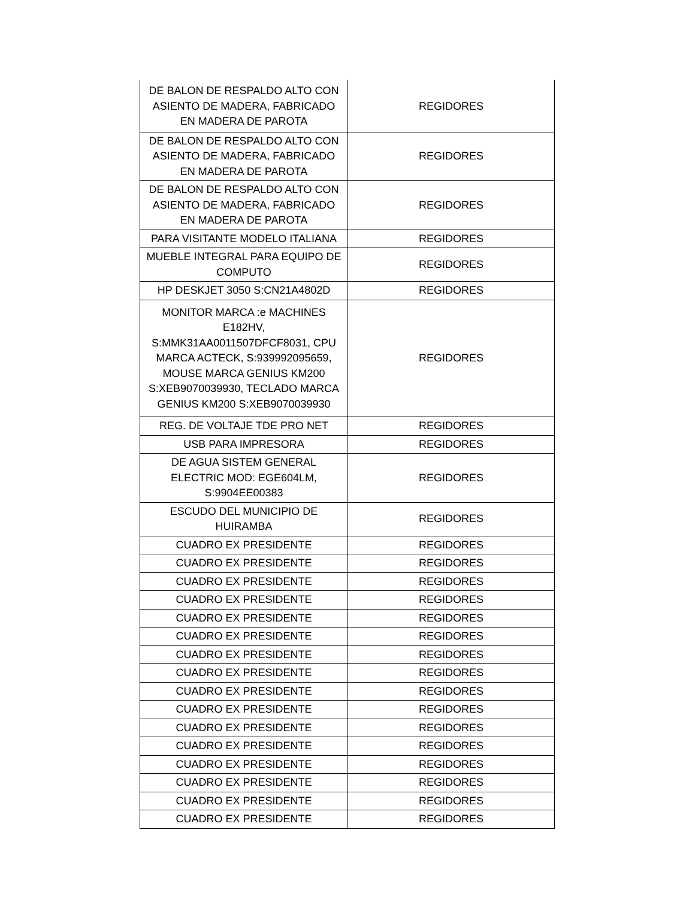| DE BALON DE RESPALDO ALTO CON ASIENTO DE MADERA, FABRICADO EN MADERA DE PAROTA | REGIDORES |
| DE BALON DE RESPALDO ALTO CON ASIENTO DE MADERA, FABRICADO EN MADERA DE PAROTA | REGIDORES |
| DE BALON DE RESPALDO ALTO CON ASIENTO DE MADERA, FABRICADO EN MADERA DE PAROTA | REGIDORES |
| PARA VISITANTE MODELO ITALIANA | REGIDORES |
| MUEBLE INTEGRAL PARA EQUIPO DE COMPUTO | REGIDORES |
| HP DESKJET 3050 S:CN21A4802D | REGIDORES |
| MONITOR MARCA :e MACHINES E182HV, S:MMK31AA0011507DFCF8031, CPU MARCA ACTECK, S:939992095659, MOUSE MARCA GENIUS KM200 S:XEB9070039930, TECLADO MARCA GENIUS KM200 S:XEB9070039930 | REGIDORES |
| REG. DE VOLTAJE TDE PRO NET | REGIDORES |
| USB PARA IMPRESORA | REGIDORES |
| DE AGUA SISTEM GENERAL ELECTRIC MOD: EGE604LM, S:9904EE00383 | REGIDORES |
| ESCUDO DEL MUNICIPIO DE HUIRAMBA | REGIDORES |
| CUADRO EX PRESIDENTE | REGIDORES |
| CUADRO EX PRESIDENTE | REGIDORES |
| CUADRO EX PRESIDENTE | REGIDORES |
| CUADRO EX PRESIDENTE | REGIDORES |
| CUADRO EX PRESIDENTE | REGIDORES |
| CUADRO EX PRESIDENTE | REGIDORES |
| CUADRO EX PRESIDENTE | REGIDORES |
| CUADRO EX PRESIDENTE | REGIDORES |
| CUADRO EX PRESIDENTE | REGIDORES |
| CUADRO EX PRESIDENTE | REGIDORES |
| CUADRO EX PRESIDENTE | REGIDORES |
| CUADRO EX PRESIDENTE | REGIDORES |
| CUADRO EX PRESIDENTE | REGIDORES |
| CUADRO EX PRESIDENTE | REGIDORES |
| CUADRO EX PRESIDENTE | REGIDORES |
| CUADRO EX PRESIDENTE | REGIDORES |